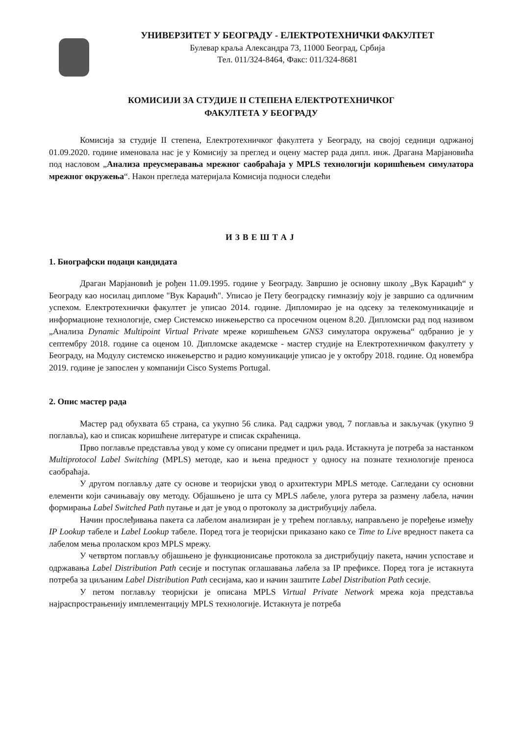УНИВЕРЗИТЕТ У БЕОГРАДУ - ЕЛЕКТРОТЕХНИЧКИ ФАКУЛТЕТ
Булевар краља Александра 73, 11000 Београд, Србија
Тел. 011/324-8464, Факс: 011/324-8681
КОМИСИЈИ ЗА СТУДИЈЕ II СТЕПЕНА ЕЛЕКТРОТЕХНИЧКОГ
ФАКУЛТЕТА У БЕОГРАДУ
Комисија за студије II степена, Електротехничког факултета у Београду, на својој седници одржаној 01.09.2020. године именовала нас је у Комисију за преглед и оцену мастер рада дипл. инж. Драгана Марјановића под насловом „Анализа преусмеравања мрежног саобраћаја у MPLS технологији коришћењем симулатора мрежног окружења“. Након прегледа материјала Комисија подноси следећи
ИЗВЕШТАЈ
1. Биографски подаци кандидата
Драган Марјановић је рођен 11.09.1995. године у Београду. Завршио је основну школу „Вук Караџић“ у Београду као носилац дипломе "Вук Караџић". Уписао је Пету београдску гимназију коју је завршио са одличним успехом. Електротехнички факултет је уписао 2014. године. Дипломирао је на одсеку за телекомуникације и информационе технологије, смер Системско инжењерство са просечном оценом 8.20. Дипломски рад под називом „Анализа Dynamic Multipoint Virtual Private мреже коришћењем GNS3 симулатора окружења“ одбранио је у септембру 2018. године са оценом 10. Дипломске академске - мастер студије на Електротехничком факултету у Београду, на Модулу системско инжењерство и радио комуникације уписао је у октобру 2018. године. Од новембра 2019. године је запослен у компанији Cisco Systems Portugal.
2. Опис мастер рада
Мастер рад обухвата 65 страна, са укупно 56 слика. Рад садржи увод, 7 поглавља и закључак (укупно 9 поглавља), као и списак коришћене литературе и списак скраћеница.
Прво поглавље представља увод у коме су описани предмет и циљ рада. Истакнута је потреба за настанком Multiprotocol Label Switching (MPLS) методе, као и њена предност у односу на познате технологије преноса саобраћаја.
У другом поглављу дате су основе и теоријски увод о архитектури MPLS методе. Сагледани су основни елементи који сачињавају ову методу. Објашњено је шта су MPLS лабеле, улога рутера за размену лабела, начин формирања Label Switched Path путање и дат је увод о протоколу за дистрибуцију лабела.
Начин прослеђивања пакета са лабелом анализиран је у трећем поглављу, направљено је поређење између IP Lookup табеле и Label Lookup табеле. Поред тога је теоријски приказано како се Time to Live вредност пакета са лабелом мења проласком кроз MPLS мрежу.
У четвртом поглављу објашњено је функционисање протокола за дистрибуцију пакета, начин успоставе и одржавања Label Distribution Path сесије и поступак оглашавања лабела за IP префиксе. Поред тога је истакнута потреба за циљаним Label Distribution Path сесијама, као и начин заштите Label Distribution Path сесије.
У петом поглављу теоријски је описана MPLS Virtual Private Network мрежа која представља најраспрострањенију имплементацију MPLS технологије. Истакнута је потреба